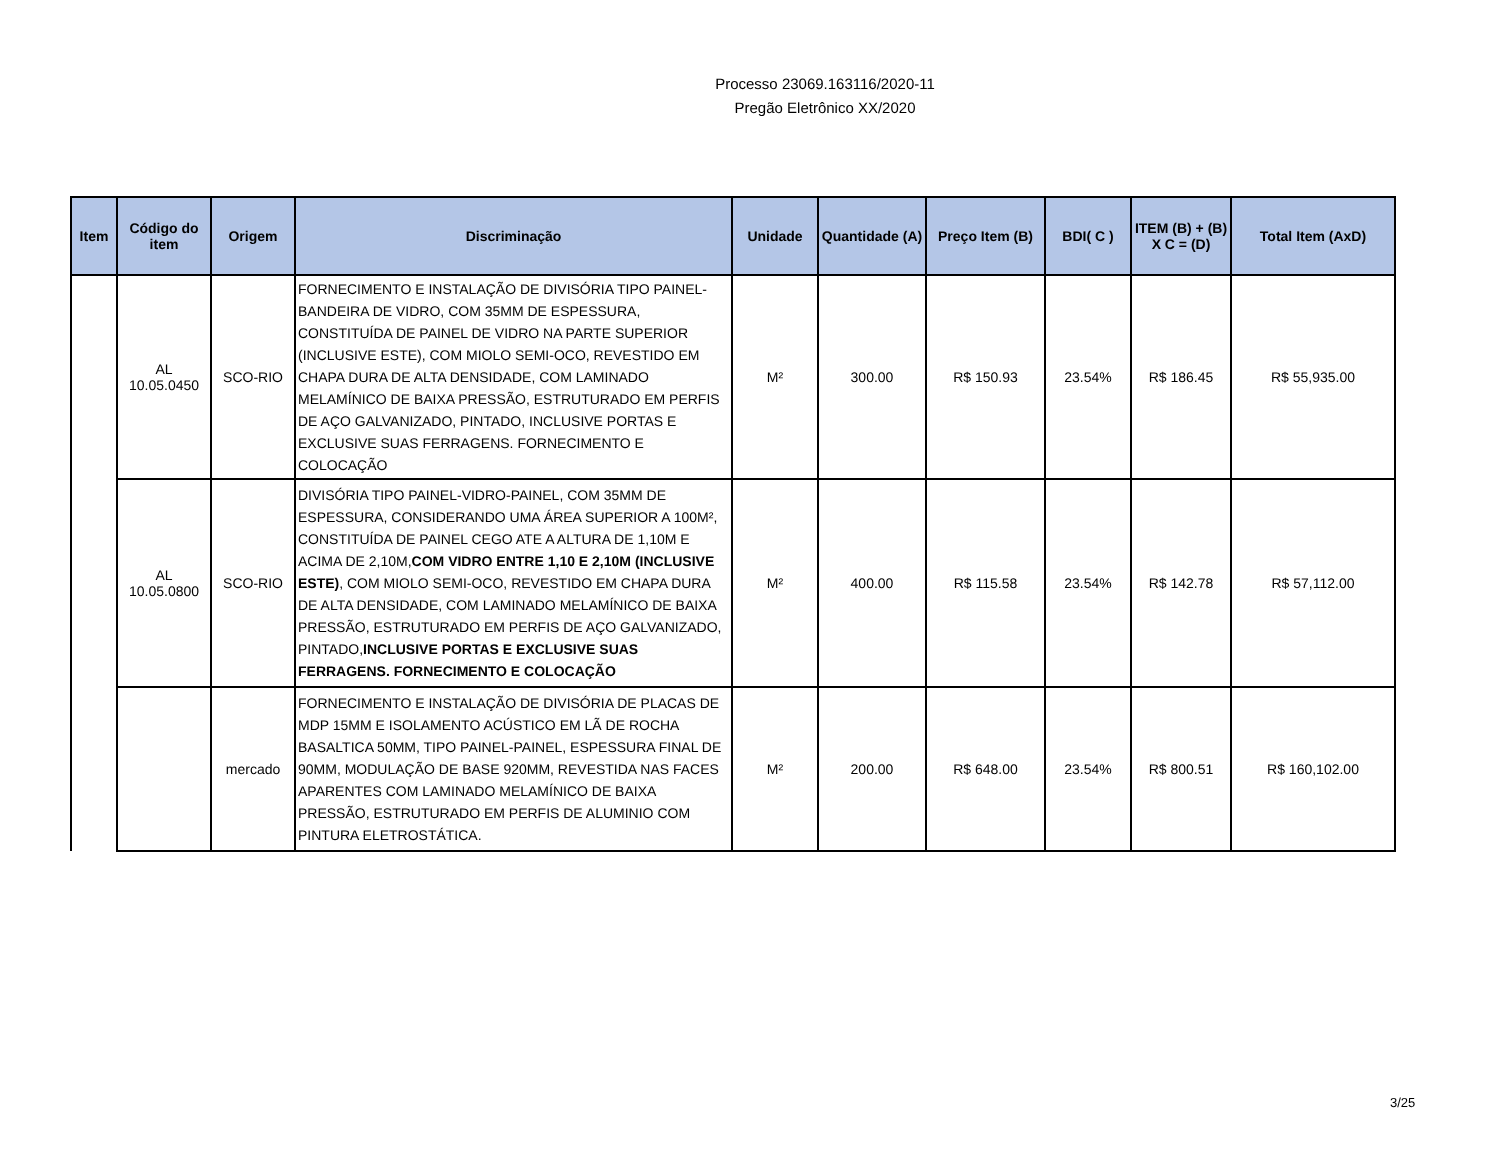Processo 23069.163116/2020-11
Pregão Eletrônico XX/2020
| Item | Código do item | Origem | Discriminação | Unidade | Quantidade (A) | Preço Item (B) | BDI( C ) | ITEM (B) + (B) X C = (D) | Total Item (AxD) |
| --- | --- | --- | --- | --- | --- | --- | --- | --- | --- |
| | AL 10.05.0450 | SCO-RIO | FORNECIMENTO E INSTALAÇÃO DE DIVISÓRIA TIPO PAINEL-BANDEIRA DE VIDRO, COM 35MM DE ESPESSURA, CONSTITUÍDA DE PAINEL DE VIDRO NA PARTE SUPERIOR (INCLUSIVE ESTE), COM MIOLO SEMI-OCO, REVESTIDO EM CHAPA DURA DE ALTA DENSIDADE, COM LAMINADO MELAMÍNICO DE BAIXA PRESSÃO, ESTRUTURADO EM PERFIS DE AÇO GALVANIZADO, PINTADO, INCLUSIVE PORTAS E EXCLUSIVE SUAS FERRAGENS. FORNECIMENTO E COLOCAÇÃO | M² | 300.00 | R$ 150.93 | 23.54% | R$ 186.45 | R$ 55,935.00 |
| | AL 10.05.0800 | SCO-RIO | DIVISÓRIA TIPO PAINEL-VIDRO-PAINEL, COM 35MM DE ESPESSURA, CONSIDERANDO UMA ÁREA SUPERIOR A 100M², CONSTITUÍDA DE PAINEL CEGO ATE A ALTURA DE 1,10M E ACIMA DE 2,10M, COM VIDRO ENTRE 1,10 E 2,10M (INCLUSIVE ESTE) , COM MIOLO SEMI-OCO, REVESTIDO EM CHAPA DURA DE ALTA DENSIDADE, COM LAMINADO MELAMÍNICO DE BAIXA PRESSÃO, ESTRUTURADO EM PERFIS DE AÇO GALVANIZADO, PINTADO, INCLUSIVE PORTAS E EXCLUSIVE SUAS FERRAGENS. FORNECIMENTO E COLOCAÇÃO | M² | 400.00 | R$ 115.58 | 23.54% | R$ 142.78 | R$ 57,112.00 |
| | | mercado | FORNECIMENTO E INSTALAÇÃO DE DIVISÓRIA DE PLACAS DE MDP 15MM E ISOLAMENTO ACÚSTICO EM LÃ DE ROCHA BASALTICA 50MM, TIPO PAINEL-PAINEL, ESPESSURA FINAL DE 90MM, MODULAÇÃO DE BASE 920MM, REVESTIDA NAS FACES APARENTES COM LAMINADO MELAMÍNICO DE BAIXA PRESSÃO, ESTRUTURADO EM PERFIS DE ALUMINIO COM PINTURA ELETROSTÁTICA. | M² | 200.00 | R$ 648.00 | 23.54% | R$ 800.51 | R$ 160,102.00 |
3/25